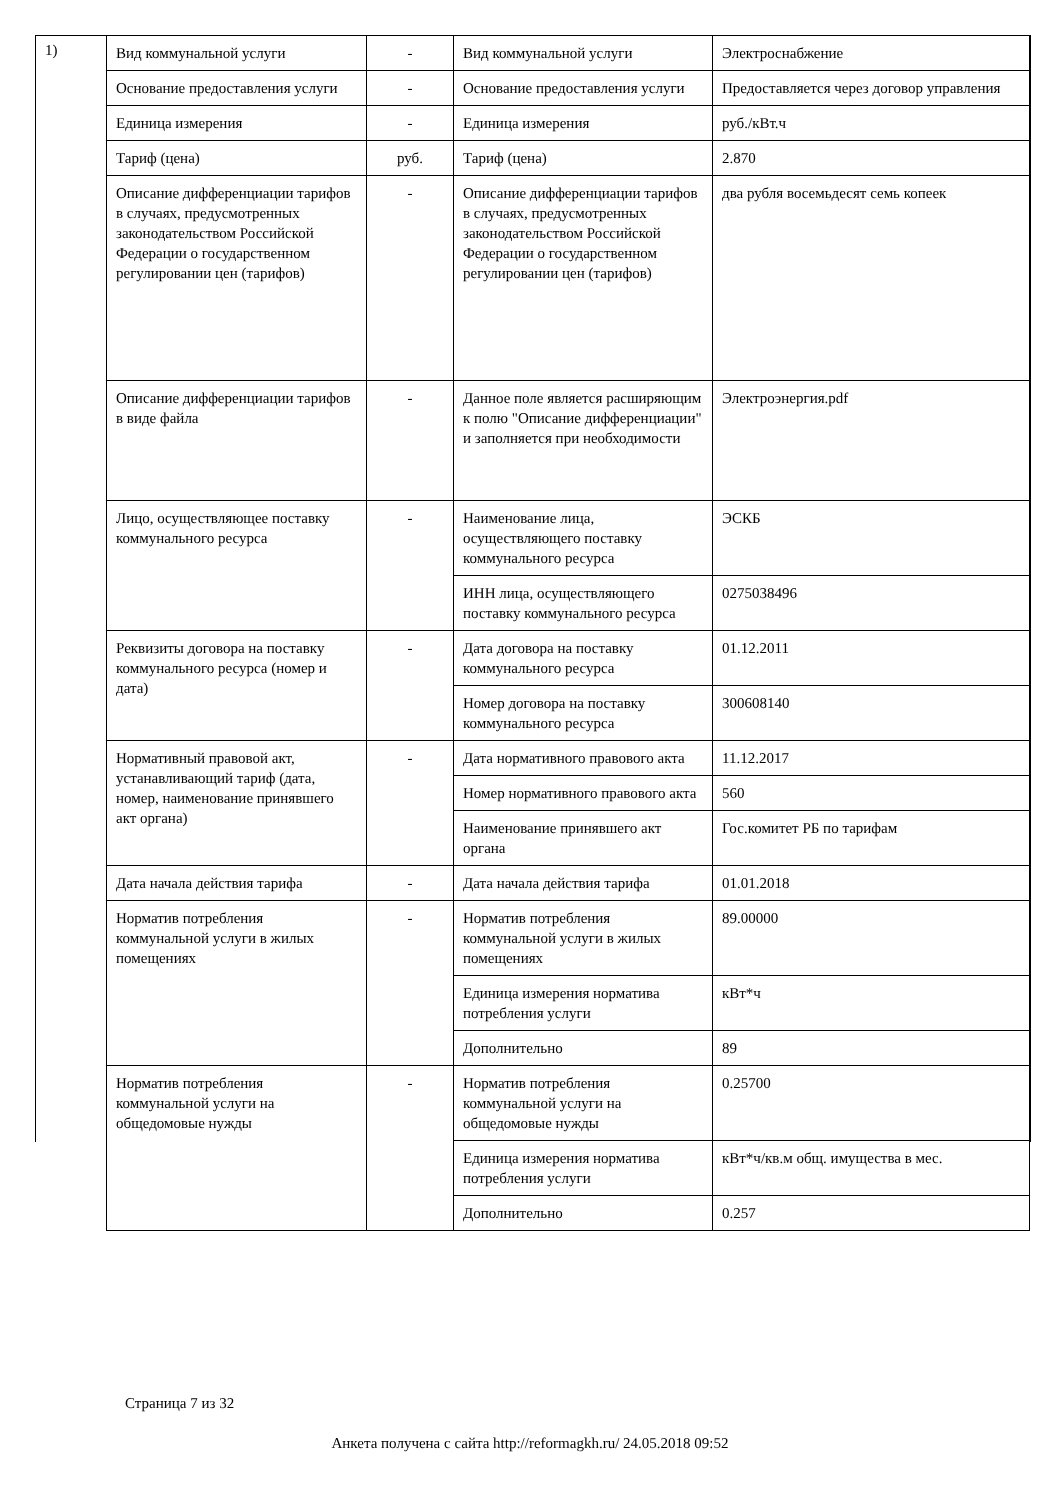1)
| Вид коммунальной услуги | - | Вид коммунальной услуги | Электроснабжение |
| Основание предоставления услуги | - | Основание предоставления услуги | Предоставляется через договор управления |
| Единица измерения | - | Единица измерения | руб./кВт.ч |
| Тариф (цена) | руб. | Тариф (цена) | 2.870 |
| Описание дифференциации тарифов в случаях, предусмотренных законодательством Российской Федерации о государственном регулировании цен (тарифов) | - | Описание дифференциации тарифов в случаях, предусмотренных законодательством Российской Федерации о государственном регулировании цен (тарифов) | два рубля восемьдесят семь копеек |
| Описание дифференциации тарифов в виде файла | - | Данное поле является расширяющим к полю "Описание дифференциации" и заполняется при необходимости | Электроэнергия.pdf |
| Лицо, осуществляющее поставку коммунального ресурса | - | Наименование лица, осуществляющего поставку коммунального ресурса | ЭСКБ |
| | | ИНН лица, осуществляющего поставку коммунального ресурса | 0275038496 |
| Реквизиты договора на поставку коммунального ресурса (номер и дата) | - | Дата договора на поставку коммунального ресурса | 01.12.2011 |
| | | Номер договора на поставку коммунального ресурса | 300608140 |
| Нормативный правовой акт, устанавливающий тариф (дата, номер, наименование принявшего акт органа) | - | Дата нормативного правового акта | 11.12.2017 |
| | | Номер нормативного правового акта | 560 |
| | | Наименование принявшего акт органа | Гос.комитет РБ по тарифам |
| Дата начала действия тарифа | - | Дата начала действия тарифа | 01.01.2018 |
| Норматив потребления коммунальной услуги в жилых помещениях | - | Норматив потребления коммунальной услуги в жилых помещениях | 89.00000 |
| | | Единица измерения норматива потребления услуги | кВт*ч |
| | | Дополнительно | 89 |
| Норматив потребления коммунальной услуги на общедомовые нужды | - | Норматив потребления коммунальной услуги на общедомовые нужды | 0.25700 |
| | | Единица измерения норматива потребления услуги | кВт*ч/кв.м общ. имущества в мес. |
| | | Дополнительно | 0.257 |
Страница 7 из 32
Анкета получена с сайта http://reformagkh.ru/ 24.05.2018 09:52